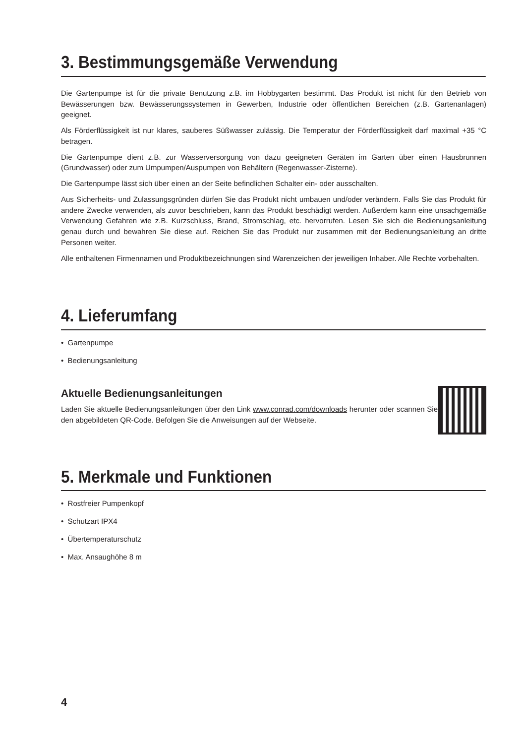3. Bestimmungsgemäße Verwendung
Die Gartenpumpe ist für die private Benutzung z.B. im Hobbygarten bestimmt. Das Produkt ist nicht für den Betrieb von Bewässerungen bzw. Bewässerungssystemen in Gewerben, Industrie oder öffentlichen Bereichen (z.B. Gartenanlagen) geeignet.
Als Förderflüssigkeit ist nur klares, sauberes Süßwasser zulässig. Die Temperatur der Förderflüssigkeit darf maximal +35 °C betragen.
Die Gartenpumpe dient z.B. zur Wasserversorgung von dazu geeigneten Geräten im Garten über einen Hausbrunnen (Grundwasser) oder zum Umpumpen/Auspumpen von Behältern (Regenwasser-Zisterne).
Die Gartenpumpe lässt sich über einen an der Seite befindlichen Schalter ein- oder ausschalten.
Aus Sicherheits- und Zulassungsgründen dürfen Sie das Produkt nicht umbauen und/oder verändern. Falls Sie das Produkt für andere Zwecke verwenden, als zuvor beschrieben, kann das Produkt beschädigt werden. Außerdem kann eine unsachgemäße Verwendung Gefahren wie z.B. Kurzschluss, Brand, Stromschlag, etc. hervorrufen. Lesen Sie sich die Bedienungsanleitung genau durch und bewahren Sie diese auf. Reichen Sie das Produkt nur zusammen mit der Bedienungsanleitung an dritte Personen weiter.
Alle enthaltenen Firmennamen und Produktbezeichnungen sind Warenzeichen der jeweiligen Inhaber. Alle Rechte vorbehalten.
4. Lieferumfang
• Gartenpumpe
• Bedienungsanleitung
Aktuelle Bedienungsanleitungen
Laden Sie aktuelle Bedienungsanleitungen über den Link www.conrad.com/downloads herunter oder scannen Sie den abgebildeten QR-Code. Befolgen Sie die Anweisungen auf der Webseite.
5. Merkmale und Funktionen
• Rostfreier Pumpenkopf
• Schutzart IPX4
• Übertemperaturschutz
• Max. Ansaughöhe 8 m
4